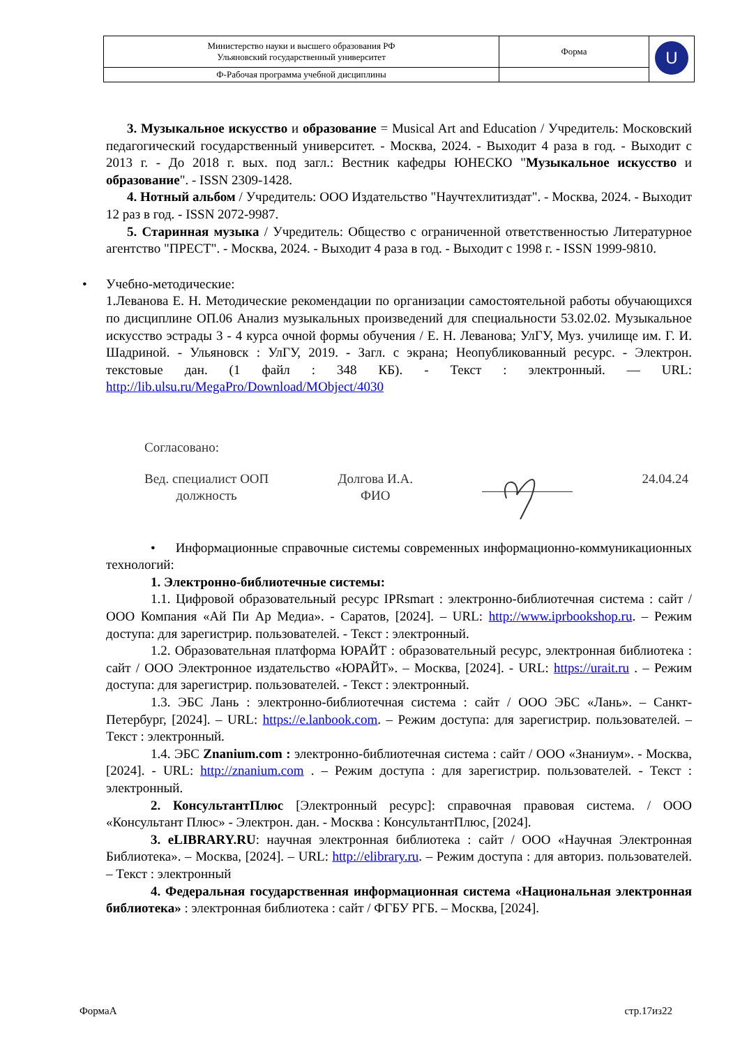| Министерство науки и высшего образования РФ Ульяновский государственный университет | Форма | U |
| Ф-Рабочая программа учебной дисциплины | | |
3. Музыкальное искусство и образование = Musical Art and Education / Учредитель: Московский педагогический государственный университет. - Москва, 2024. - Выходит 4 раза в год. - Выходит с 2013 г. - До 2018 г. вых. под загл.: Вестник кафедры ЮНЕСКО "Музыкальное искусство и образование". - ISSN 2309-1428.
4. Нотный альбом / Учредитель: ООО Издательство "Научтехлитиздат". - Москва, 2024. - Выходит 12 раз в год. - ISSN 2072-9987.
5. Старинная музыка / Учредитель: Общество с ограниченной ответственностью Литературное агентство "ПРЕСТ". - Москва, 2024. - Выходит 4 раза в год. - Выходит с 1998 г. - ISSN 1999-9810.
•
Учебно-методические:
1.Леванова Е. Н. Методические рекомендации по организации самостоятельной работы обучающихся по дисциплине ОП.06 Анализ музыкальных произведений для специальности 53.02.02. Музыкальное искусство эстрады 3 - 4 курса очной формы обучения / Е. Н. Леванова; УлГУ, Муз. училище им. Г. И. Шадриной. - Ульяновск : УлГУ, 2019. - Загл. с экрана; Неопубликованный ресурс. - Электрон. текстовые дан. (1 файл : 348 КБ). - Текст : электронный. — URL: http://lib.ulsu.ru/MegaPro/Download/MObject/4030
Согласовано:
Вед. специалист ООП
должность
Долгова И.А.
ФИО
24.04.24
• Информационные справочные системы современных информационно-коммуникационных технологий:
1. Электронно-библиотечные системы:
1.1. Цифровой образовательный ресурс IPRsmart : электронно-библиотечная система : сайт / ООО Компания «Ай Пи Ар Медиа». - Саратов, [2024]. – URL: http://www.iprbookshop.ru. – Режим доступа: для зарегистрир. пользователей. - Текст : электронный.
1.2. Образовательная платформа ЮРАЙТ : образовательный ресурс, электронная библиотека : сайт / ООО Электронное издательство «ЮРАЙТ». – Москва, [2024]. - URL: https://urait.ru . – Режим доступа: для зарегистрир. пользователей. - Текст : электронный.
1.3. ЭБС Лань : электронно-библиотечная система : сайт / ООО ЭБС «Лань». – Санкт-Петербург, [2024]. – URL: https://e.lanbook.com. – Режим доступа: для зарегистрир. пользователей. – Текст : электронный.
1.4. ЭБС Znanium.com : электронно-библиотечная система : сайт / ООО «Знаниум». - Москва, [2024]. - URL: http://znanium.com . – Режим доступа : для зарегистрир. пользователей. - Текст : электронный.
2. КонсультантПлюс [Электронный ресурс]: справочная правовая система. / ООО «Консультант Плюс» - Электрон. дан. - Москва : КонсультантПлюс, [2024].
3. eLIBRARY.RU: научная электронная библиотека : сайт / ООО «Научная Электронная Библиотека». – Москва, [2024]. – URL: http://elibrary.ru. – Режим доступа : для авториз. пользователей. – Текст : электронный
4. Федеральная государственная информационная система «Национальная электронная библиотека» : электронная библиотека : сайт / ФГБУ РГБ. – Москва, [2024].
ФормаА стр.17из22